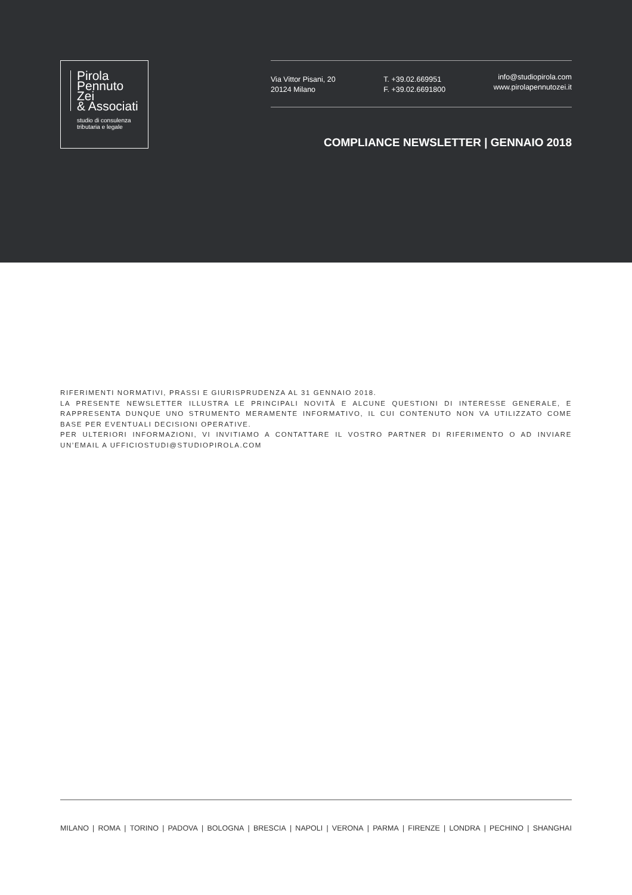Pirola
Pennuto
Zei
& Associati
studio di consulenza
tributaria e legale
Via Vittor Pisani, 20
20124 Milano
T. +39.02.669951
F. +39.02.6691800
info@studiopirola.com
www.pirolapennutozei.it
COMPLIANCE NEWSLETTER | GENNAIO 2018
RIFERIMENTI NORMATIVI, PRASSI E GIURISPRUDENZA AL 31 GENNAIO 2018.
LA PRESENTE NEWSLETTER ILLUSTRA LE PRINCIPALI NOVITÀ E ALCUNE QUESTIONI DI INTERESSE GENERALE, E RAPPRESENTA DUNQUE UNO STRUMENTO MERAMENTE INFORMATIVO, IL CUI CONTENUTO NON VA UTILIZZATO COME BASE PER EVENTUALI DECISIONI OPERATIVE.
PER ULTERIORI INFORMAZIONI, VI INVITIAMO A CONTATTARE IL VOSTRO PARTNER DI RIFERIMENTO O AD INVIARE UN’EMAIL A UFFICIOSTUDI@STUDIOPIROLA.COM
MILANO | ROMA | TORINO | PADOVA | BOLOGNA | BRESCIA | NAPOLI | VERONA | PARMA | FIRENZE | LONDRA | PECHINO | SHANGHAI